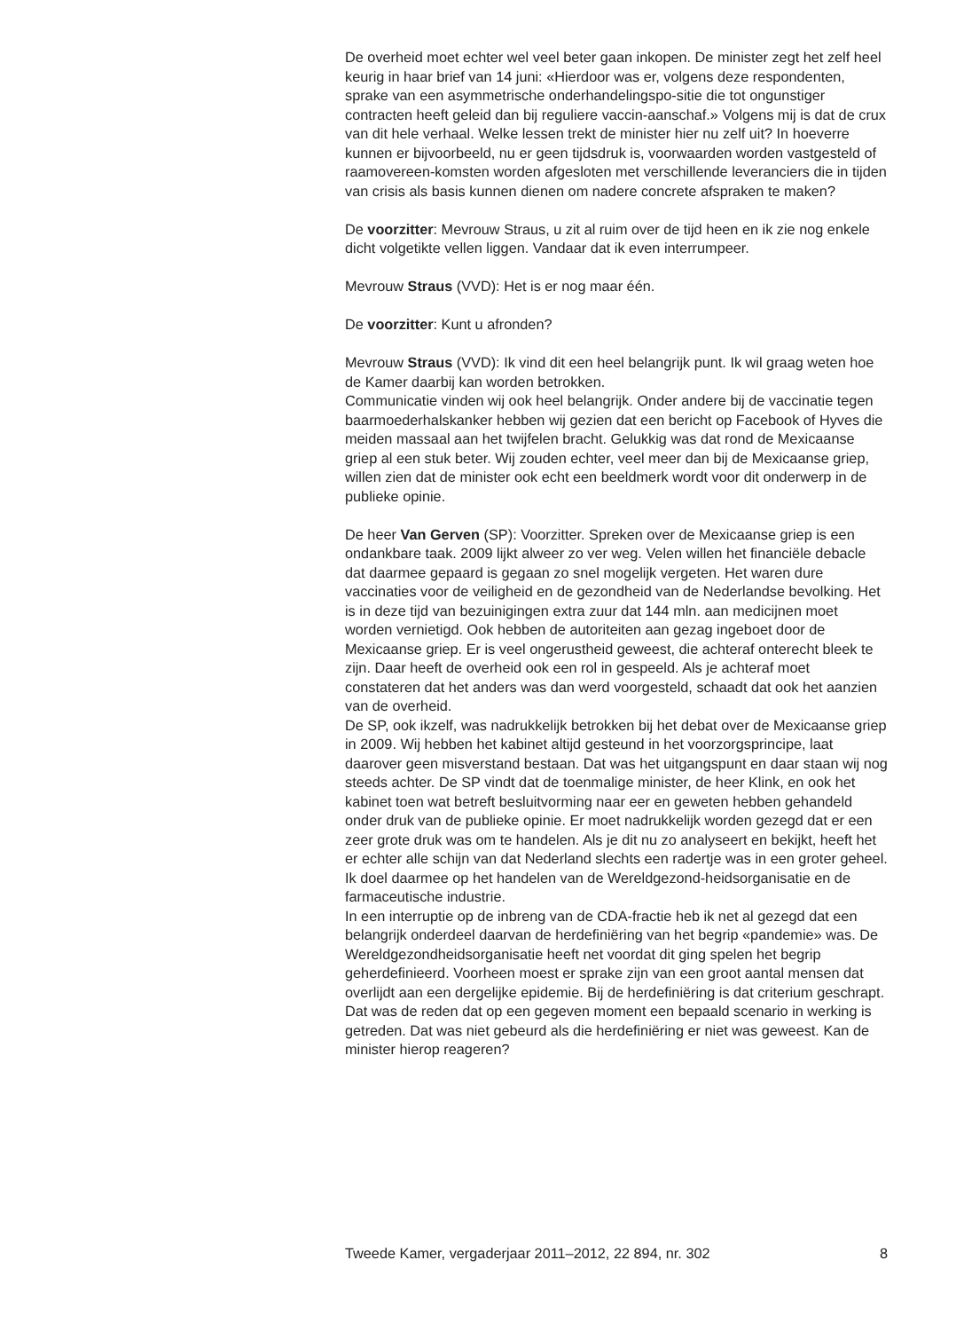De overheid moet echter wel veel beter gaan inkopen. De minister zegt het zelf heel keurig in haar brief van 14 juni: «Hierdoor was er, volgens deze respondenten, sprake van een asymmetrische onderhandelingspo-sitie die tot ongunstiger contracten heeft geleid dan bij reguliere vaccin-aanschaf.» Volgens mij is dat de crux van dit hele verhaal. Welke lessen trekt de minister hier nu zelf uit? In hoeverre kunnen er bijvoorbeeld, nu er geen tijdsdruk is, voorwaarden worden vastgesteld of raamovereen-komsten worden afgesloten met verschillende leveranciers die in tijden van crisis als basis kunnen dienen om nadere concrete afspraken te maken?
De voorzitter: Mevrouw Straus, u zit al ruim over de tijd heen en ik zie nog enkele dicht volgetikte vellen liggen. Vandaar dat ik even interrumpeer.
Mevrouw Straus (VVD): Het is er nog maar één.
De voorzitter: Kunt u afronden?
Mevrouw Straus (VVD): Ik vind dit een heel belangrijk punt. Ik wil graag weten hoe de Kamer daarbij kan worden betrokken.
Communicatie vinden wij ook heel belangrijk. Onder andere bij de vaccinatie tegen baarmoederhalskanker hebben wij gezien dat een bericht op Facebook of Hyves die meiden massaal aan het twijfelen bracht. Gelukkig was dat rond de Mexicaanse griep al een stuk beter. Wij zouden echter, veel meer dan bij de Mexicaanse griep, willen zien dat de minister ook echt een beeldmerk wordt voor dit onderwerp in de publieke opinie.
De heer Van Gerven (SP): Voorzitter. Spreken over de Mexicaanse griep is een ondankbare taak. 2009 lijkt alweer zo ver weg. Velen willen het financiële debacle dat daarmee gepaard is gegaan zo snel mogelijk vergeten. Het waren dure vaccinaties voor de veiligheid en de gezondheid van de Nederlandse bevolking. Het is in deze tijd van bezuinigingen extra zuur dat 144 mln. aan medicijnen moet worden vernietigd. Ook hebben de autoriteiten aan gezag ingeboet door de Mexicaanse griep. Er is veel ongerustheid geweest, die achteraf onterecht bleek te zijn. Daar heeft de overheid ook een rol in gespeeld. Als je achteraf moet constateren dat het anders was dan werd voorgesteld, schaadt dat ook het aanzien van de overheid.
De SP, ook ikzelf, was nadrukkelijk betrokken bij het debat over de Mexicaanse griep in 2009. Wij hebben het kabinet altijd gesteund in het voorzorgsprincipe, laat daarover geen misverstand bestaan. Dat was het uitgangspunt en daar staan wij nog steeds achter. De SP vindt dat de toenmalige minister, de heer Klink, en ook het kabinet toen wat betreft besluitvorming naar eer en geweten hebben gehandeld onder druk van de publieke opinie. Er moet nadrukkelijk worden gezegd dat er een zeer grote druk was om te handelen. Als je dit nu zo analyseert en bekijkt, heeft het er echter alle schijn van dat Nederland slechts een radertje was in een groter geheel. Ik doel daarmee op het handelen van de Wereldgezond-heidsorganisatie en de farmaceutische industrie.
In een interruptie op de inbreng van de CDA-fractie heb ik net al gezegd dat een belangrijk onderdeel daarvan de herdefiniëring van het begrip «pandemie» was. De Wereldgezondheidsorganisatie heeft net voordat dit ging spelen het begrip geherdefinieerd. Voorheen moest er sprake zijn van een groot aantal mensen dat overlijdt aan een dergelijke epidemie. Bij de herdefiniëring is dat criterium geschrapt. Dat was de reden dat op een gegeven moment een bepaald scenario in werking is getreden. Dat was niet gebeurd als die herdefiniëring er niet was geweest. Kan de minister hierop reageren?
Tweede Kamer, vergaderjaar 2011–2012, 22 894, nr. 302 8